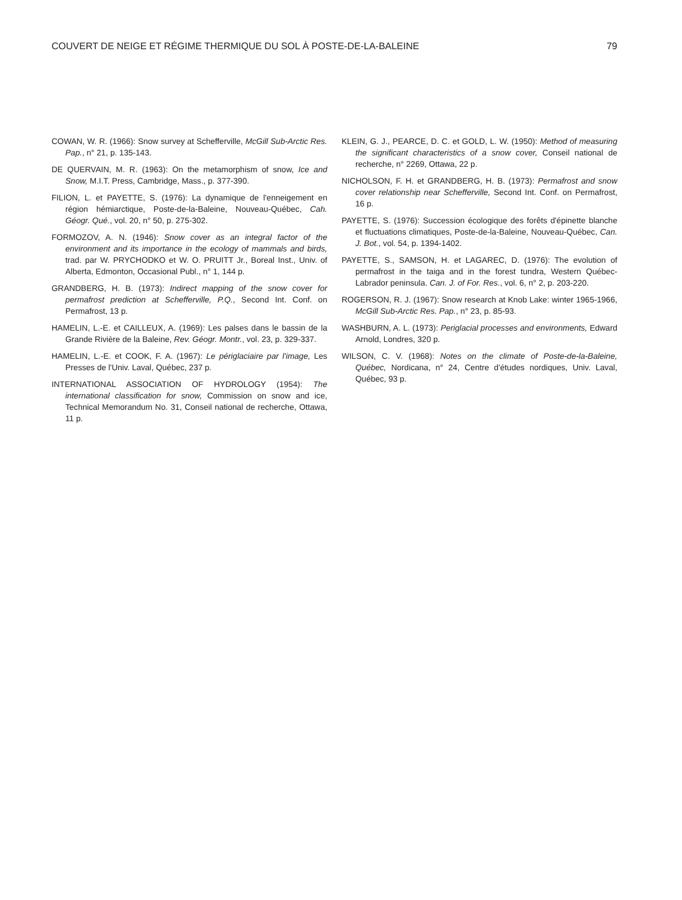COUVERT DE NEIGE ET RÉGIME THERMIQUE DU SOL À POSTE-DE-LA-BALEINE 79
COWAN, W. R. (1966): Snow survey at Schefferville, McGill Sub-Arctic Res. Pap., n° 21, p. 135-143.
DE QUERVAIN, M. R. (1963): On the metamorphism of snow, Ice and Snow, M.I.T. Press, Cambridge, Mass., p. 377-390.
FILION, L. et PAYETTE, S. (1976): La dynamique de l'enneigement en région hémiarctique, Poste-de-la-Baleine, Nouveau-Québec, Cah. Géogr. Qué., vol. 20, n° 50, p. 275-302.
FORMOZOV, A. N. (1946): Snow cover as an integral factor of the environment and its importance in the ecology of mammals and birds, trad. par W. PRYCHODKO et W. O. PRUITT Jr., Boreal Inst., Univ. of Alberta, Edmonton, Occasional Publ., n° 1, 144 p.
GRANDBERG, H. B. (1973): Indirect mapping of the snow cover for permafrost prediction at Schefferville, P.Q., Second Int. Conf. on Permafrost, 13 p.
HAMELIN, L.-E. et CAILLEUX, A. (1969): Les palses dans le bassin de la Grande Rivière de la Baleine, Rev. Géogr. Montr., vol. 23, p. 329-337.
HAMELIN, L.-E. et COOK, F. A. (1967): Le périglaciaire par l'image, Les Presses de l'Univ. Laval, Québec, 237 p.
INTERNATIONAL ASSOCIATION OF HYDROLOGY (1954): The international classification for snow, Commission on snow and ice, Technical Memorandum No. 31, Conseil national de recherche, Ottawa, 11 p.
KLEIN, G. J., PEARCE, D. C. et GOLD, L. W. (1950): Method of measuring the significant characteristics of a snow cover, Conseil national de recherche, n° 2269, Ottawa, 22 p.
NICHOLSON, F. H. et GRANDBERG, H. B. (1973): Permafrost and snow cover relationship near Schefferville, Second Int. Conf. on Permafrost, 16 p.
PAYETTE, S. (1976): Succession écologique des forêts d'épinette blanche et fluctuations climatiques, Poste-de-la-Baleine, Nouveau-Québec, Can. J. Bot., vol. 54, p. 1394-1402.
PAYETTE, S., SAMSON, H. et LAGAREC, D. (1976): The evolution of permafrost in the taiga and in the forest tundra, Western Québec-Labrador peninsula. Can. J. of For. Res., vol. 6, n° 2, p. 203-220.
ROGERSON, R. J. (1967): Snow research at Knob Lake: winter 1965-1966, McGill Sub-Arctic Res. Pap., n° 23, p. 85-93.
WASHBURN, A. L. (1973): Periglacial processes and environments, Edward Arnold, Londres, 320 p.
WILSON, C. V. (1968): Notes on the climate of Poste-de-la-Baleine, Québec, Nordicana, n° 24, Centre d'études nordiques, Univ. Laval, Québec, 93 p.